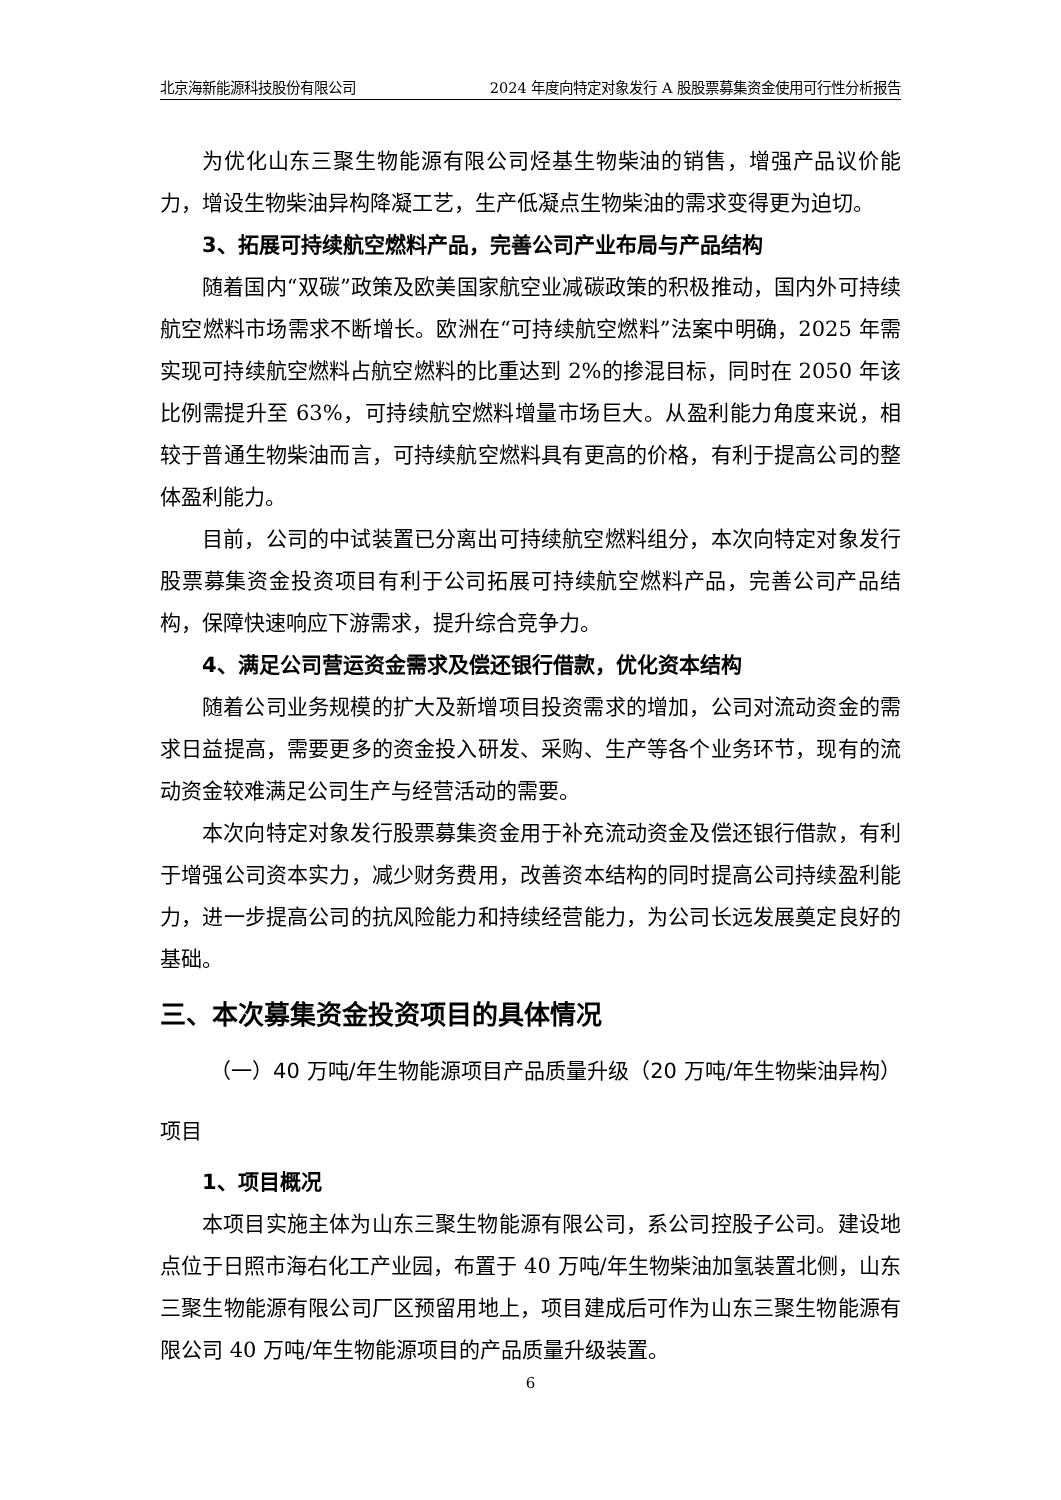北京海新能源科技股份有限公司 2024 年度向特定对象发行 A 股股票募集资金使用可行性分析报告
为优化山东三聚生物能源有限公司烃基生物柴油的销售，增强产品议价能力，增设生物柴油异构降凝工艺，生产低凝点生物柴油的需求变得更为迫切。
3、拓展可持续航空燃料产品，完善公司产业布局与产品结构
随着国内“双碳”政策及欧美国家航空业减碳政策的积极推动，国内外可持续航空燃料市场需求不断增长。欧洲在“可持续航空燃料”法案中明确，2025 年需实现可持续航空燃料占航空燃料的比重达到 2%的掺混目标，同时在 2050 年该比例需提升至 63%，可持续航空燃料增量市场巨大。从盈利能力角度来说，相较于普通生物柴油而言，可持续航空燃料具有更高的价格，有利于提高公司的整体盈利能力。
目前，公司的中试装置已分离出可持续航空燃料组分，本次向特定对象发行股票募集资金投资项目有利于公司拓展可持续航空燃料产品，完善公司产品结构，保障快速响应下游需求，提升综合竞争力。
4、满足公司营运资金需求及偿还银行借款，优化资本结构
随着公司业务规模的扩大及新增项目投资需求的增加，公司对流动资金的需求日益提高，需要更多的资金投入研发、采购、生产等各个业务环节，现有的流动资金较难满足公司生产与经营活动的需要。
本次向特定对象发行股票募集资金用于补充流动资金及偿还银行借款，有利于增强公司资本实力，减少财务费用，改善资本结构的同时提高公司持续盈利能力，进一步提高公司的抗风险能力和持续经营能力，为公司长远发展奠定良好的基础。
三、本次募集资金投资项目的具体情况
（一）40 万吨/年生物能源项目产品质量升级（20 万吨/年生物柴油异构）项目
1、项目概况
本项目实施主体为山东三聚生物能源有限公司，系公司控股子公司。建设地点位于日照市海右化工产业园，布置于 40 万吨/年生物柴油加氢装置北侧，山东三聚生物能源有限公司厂区预留用地上，项目建成后可作为山东三聚生物能源有限公司 40 万吨/年生物能源项目的产品质量升级装置。
6